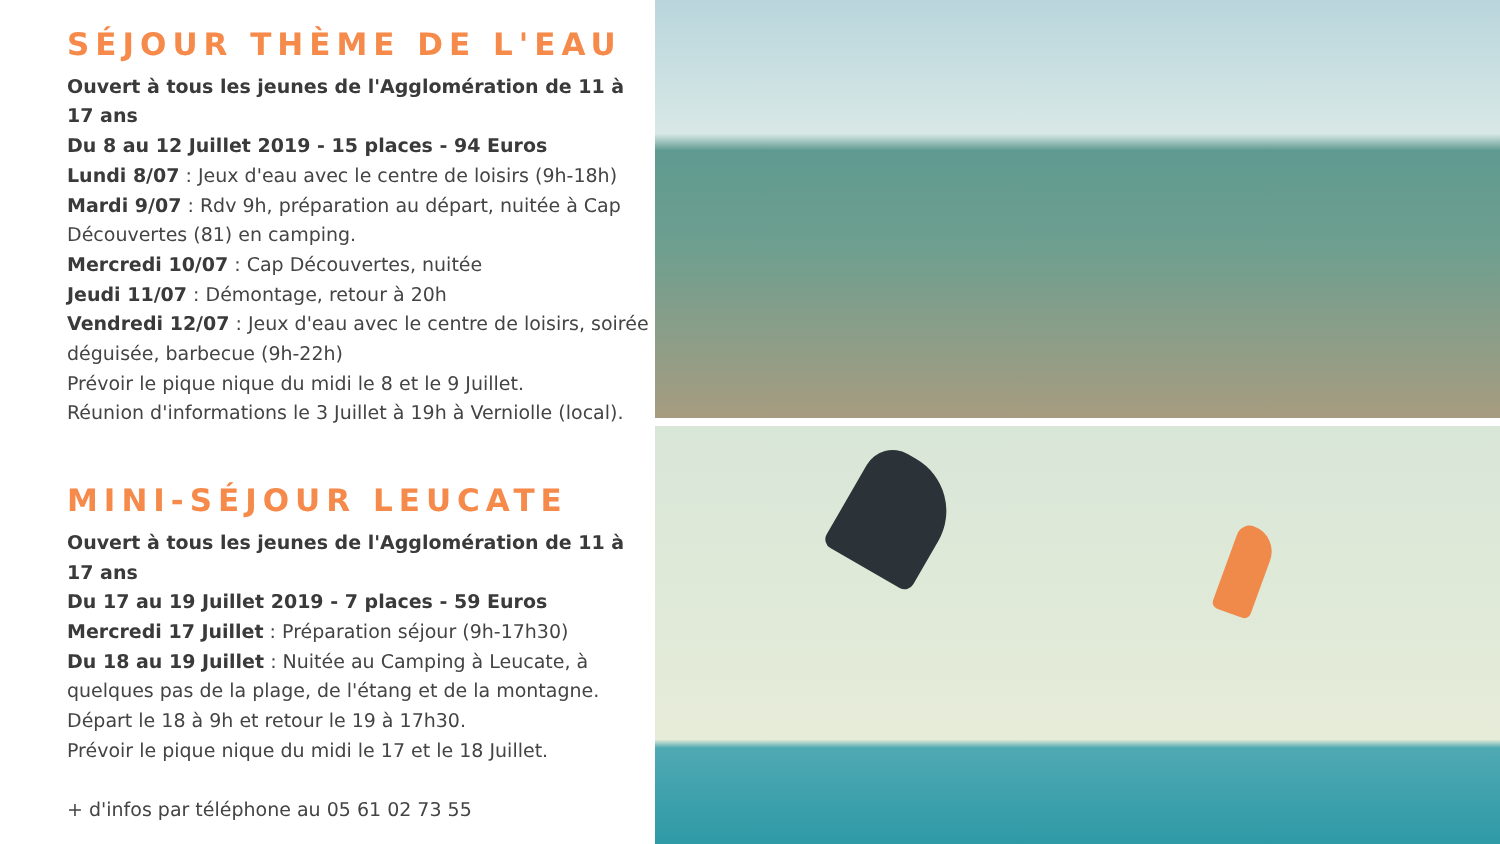SÉJOUR THÈME DE L'EAU
Ouvert à tous les jeunes de l'Agglomération de 11 à 17 ans
Du 8 au 12 Juillet 2019 - 15 places - 94 Euros
Lundi 8/07 : Jeux d'eau avec le centre de loisirs (9h-18h)
Mardi 9/07 : Rdv 9h, préparation au départ, nuitée à Cap Découvertes (81) en camping.
Mercredi 10/07 : Cap Découvertes, nuitée
Jeudi 11/07 : Démontage, retour à 20h
Vendredi 12/07 : Jeux d'eau avec le centre de loisirs, soirée déguisée, barbecue (9h-22h)
Prévoir le pique nique du midi le 8 et le 9 Juillet.
Réunion d'informations le 3 Juillet à 19h à Verniolle (local).
MINI-SÉJOUR LEUCATE
Ouvert à tous les jeunes de l'Agglomération de 11 à 17 ans
Du 17 au 19 Juillet 2019 - 7 places - 59 Euros
Mercredi 17 Juillet : Préparation séjour (9h-17h30)
Du 18 au 19 Juillet : Nuitée au Camping à Leucate, à quelques pas de la plage, de l'étang et de la montagne.
Départ le 18 à 9h et retour le 19 à 17h30.
Prévoir le pique nique du midi le 17 et le 18 Juillet.
+ d'infos par téléphone au 05 61 02 73 55